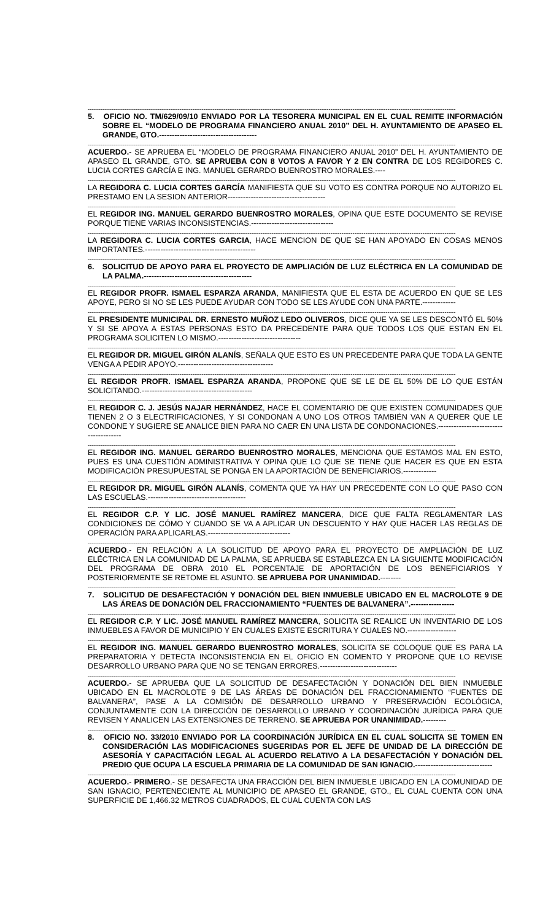--------------------------------------------------------------------------------------------------------------------------------------------------------------------------------------------------------
5. OFICIO NO. TM/629/09/10 ENVIADO POR LA TESORERA MUNICIPAL EN EL CUAL REMITE INFORMACIÓN SOBRE EL “MODELO DE PROGRAMA FINANCIERO ANUAL 2010” DEL H. AYUNTAMIENTO DE APASEO EL GRANDE, GTO.--------------------------------------
--------------------------------------------------------------------------------------------------------------------------------------------------------------------------------------------------------
ACUERDO.- SE APRUEBA EL “MODELO DE PROGRAMA FINANCIERO ANUAL 2010” DEL H. AYUNTAMIENTO DE APASEO EL GRANDE, GTO. SE APRUEBA CON 8 VOTOS A FAVOR Y 2 EN CONTRA DE LOS REGIDORES C. LUCIA CORTES GARCÍA E ING. MANUEL GERARDO BUENROSTRO MORALES.----
--------------------------------------------------------------------------------------------------------------------------------------------------------------------------------------------------------
LA REGIDORA C. LUCIA CORTES GARCÍA MANIFIESTA QUE SU VOTO ES CONTRA PORQUE NO AUTORIZO EL PRESTAMO EN LA SESION ANTERIOR--------------------------------------
--------------------------------------------------------------------------------------------------------------------------------------------------------------------------------------------------------
EL REGIDOR ING. MANUEL GERARDO BUENROSTRO MORALES, OPINA QUE ESTE DOCUMENTO SE REVISE PORQUE TIENE VARIAS INCONSISTENCIAS.--------------------------------
--------------------------------------------------------------------------------------------------------------------------------------------------------------------------------------------------------
LA REGIDORA C. LUCIA CORTES GARCIA, HACE MENCION DE QUE SE HAN APOYADO EN COSAS MENOS IMPORTANTES.-------------------------------------------
--------------------------------------------------------------------------------------------------------------------------------------------------------------------------------------------------------
6. SOLICITUD DE APOYO PARA EL PROYECTO DE AMPLIACIÓN DE LUZ ELÉCTRICA EN LA COMUNIDAD DE LA PALMA.------------------------------------------
--------------------------------------------------------------------------------------------------------------------------------------------------------------------------------------------------------
EL REGIDOR PROFR. ISMAEL ESPARZA ARANDA, MANIFIESTA QUE EL ESTA DE ACUERDO EN QUE SE LES APOYE, PERO SI NO SE LES PUEDE AYUDAR CON TODO SE LES AYUDE CON UNA PARTE.-------------
--------------------------------------------------------------------------------------------------------------------------------------------------------------------------------------------------------
EL PRESIDENTE MUNICIPAL DR. ERNESTO MUÑOZ LEDO OLIVEROS, DICE QUE YA SE LES DESCONTÓ EL 50% Y SI SE APOYA A ESTAS PERSONAS ESTO DA PRECEDENTE PARA QUE TODOS LOS QUE ESTAN EN EL PROGRAMA SOLICITEN LO MISMO.--------------------------------
--------------------------------------------------------------------------------------------------------------------------------------------------------------------------------------------------------
EL REGIDOR DR. MIGUEL GIRÓN ALANÍS, SEÑALA QUE ESTO ES UN PRECEDENTE PARA QUE TODA LA GENTE VENGA A PEDIR APOYO.-------------------------------------
--------------------------------------------------------------------------------------------------------------------------------------------------------------------------------------------------------
EL REGIDOR PROFR. ISMAEL ESPARZA ARANDA, PROPONE QUE SE LE DE EL 50% DE LO QUE ESTÁN SOLICITANDO.-------------------------------------------
--------------------------------------------------------------------------------------------------------------------------------------------------------------------------------------------------------
EL REGIDOR C. J. JESÚS NAJAR HERNÁNDEZ, HACE EL COMENTARIO DE QUE EXISTEN COMUNIDADES QUE TIENEN 2 O 3 ELECTRIFICACIONES, Y SI CONDONAN A UNO LOS OTROS TAMBIÉN VAN A QUERER QUE LE CONDONE Y SUGIERE SE ANALICE BIEN PARA NO CAER EN UNA LISTA DE CONDONACIONES.--------------------------------------
--------------------------------------------------------------------------------------------------------------------------------------------------------------------------------------------------------
EL REGIDOR ING. MANUEL GERARDO BUENROSTRO MORALES, MENCIONA QUE ESTAMOS MAL EN ESTO, PUES ES UNA CUESTIÓN ADMINISTRATIVA Y OPINA QUE LO QUE SE TIENE QUE HACER ES QUE EN ESTA MODIFICACIÓN PRESUPUESTAL SE PONGA EN LA APORTACIÓN DE BENEFICIARIOS.-------------
--------------------------------------------------------------------------------------------------------------------------------------------------------------------------------------------------------
EL REGIDOR DR. MIGUEL GIRÓN ALANÍS, COMENTA QUE YA HAY UN PRECEDENTE CON LO QUE PASO CON LAS ESCUELAS.--------------------------------------
--------------------------------------------------------------------------------------------------------------------------------------------------------------------------------------------------------
EL REGIDOR C.P. Y LIC. JOSÉ MANUEL RAMÍREZ MANCERA, DICE QUE FALTA REGLAMENTAR LAS CONDICIONES DE CÓMO Y CUANDO SE VA A APLICAR UN DESCUENTO Y HAY QUE HACER LAS REGLAS DE OPERACIÓN PARA APLICARLAS.--------------------------------
--------------------------------------------------------------------------------------------------------------------------------------------------------------------------------------------------------
ACUERDO.- EN RELACIÓN A LA SOLICITUD DE APOYO PARA EL PROYECTO DE AMPLIACIÓN DE LUZ ELÉCTRICA EN LA COMUNIDAD DE LA PALMA, SE APRUEBA SE ESTABLEZCA EN LA SIGUIENTE MODIFICACIÓN DEL PROGRAMA DE OBRA 2010 EL PORCENTAJE DE APORTACIÓN DE LOS BENEFICIARIOS Y POSTERIORMENTE SE RETOME EL ASUNTO. SE APRUEBA POR UNANIMIDAD.--------
--------------------------------------------------------------------------------------------------------------------------------------------------------------------------------------------------------
7. SOLICITUD DE DESAFECTACIÓN Y DONACIÓN DEL BIEN INMUEBLE UBICADO EN EL MACROLOTE 9 DE LAS ÁREAS DE DONACIÓN DEL FRACCIONAMIENTO “FUENTES DE BALVANERA”.-----------------
--------------------------------------------------------------------------------------------------------------------------------------------------------------------------------------------------------
EL REGIDOR C.P. Y LIC. JOSÉ MANUEL RAMÍREZ MANCERA, SOLICITA SE REALICE UN INVENTARIO DE LOS INMUEBLES A FAVOR DE MUNICIPIO Y EN CUALES EXISTE ESCRITURA Y CUALES NO.-------------------
--------------------------------------------------------------------------------------------------------------------------------------------------------------------------------------------------------
EL REGIDOR ING. MANUEL GERARDO BUENROSTRO MORALES, SOLICITA SE COLOQUE QUE ES PARA LA PREPARATORIA Y DETECTA INCONSISTENCIA EN EL OFICIO EN COMENTO Y PROPONE QUE LO REVISE DESARROLLO URBANO PARA QUE NO SE TENGAN ERRORES.------------------------------
--------------------------------------------------------------------------------------------------------------------------------------------------------------------------------------------------------
ACUERDO.- SE APRUEBA QUE LA SOLICITUD DE DESAFECTACIÓN Y DONACIÓN DEL BIEN INMUEBLE UBICADO EN EL MACROLOTE 9 DE LAS ÁREAS DE DONACIÓN DEL FRACCIONAMIENTO “FUENTES DE BALVANERA”, PASE A LA COMISIÓN DE DESARROLLO URBANO Y PRESERVACIÓN ECOLÓGICA, CONJUNTAMENTE CON LA DIRECCIÓN DE DESARROLLO URBANO Y COORDINACIÓN JURÍDICA PARA QUE REVISEN Y ANALICEN LAS EXTENSIONES DE TERRENO. SE APRUEBA POR UNANIMIDAD.---------
--------------------------------------------------------------------------------------------------------------------------------------------------------------------------------------------------------
8. OFICIO NO. 33/2010 ENVIADO POR LA COORDINACIÓN JURÍDICA EN EL CUAL SOLICITA SE TOMEN EN CONSIDERACIÓN LAS MODIFICACIONES SUGERIDAS POR EL JEFE DE UNIDAD DE LA DIRECCIÓN DE ASESORÍA Y CAPACITACIÓN LEGAL AL ACUERDO RELATIVO A LA DESAFECTACIÓN Y DONACIÓN DEL PREDIO QUE OCUPA LA ESCUELA PRIMARIA DE LA COMUNIDAD DE SAN IGNACIO.------------------------------
--------------------------------------------------------------------------------------------------------------------------------------------------------------------------------------------------------
ACUERDO.- PRIMERO.- SE DESAFECTA UNA FRACCIÓN DEL BIEN INMUEBLE UBICADO EN LA COMUNIDAD DE SAN IGNACIO, PERTENECIENTE AL MUNICIPIO DE APASEO EL GRANDE, GTO., EL CUAL CUENTA CON UNA SUPERFICIE DE 1,466.32 METROS CUADRADOS, EL CUAL CUENTA CON LAS